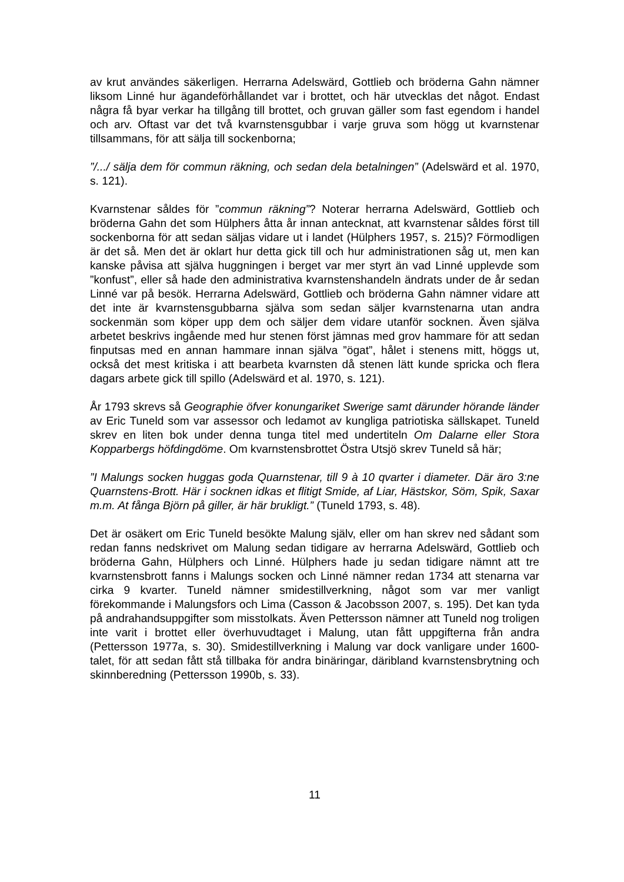av krut användes säkerligen. Herrarna Adelswärd, Gottlieb och bröderna Gahn nämner liksom Linné hur ägandeförhållandet var i brottet, och här utvecklas det något. Endast några få byar verkar ha tillgång till brottet, och gruvan gäller som fast egendom i handel och arv. Oftast var det två kvarnstensgubbar i varje gruva som högg ut kvarnstenar tillsammans, för att sälja till sockenborna;
”/.../ sälja dem för commun räkning, och sedan dela betalningen” (Adelswärd et al. 1970, s. 121).
Kvarnstenar såldes för ”commun räkning”? Noterar herrarna Adelswärd, Gottlieb och bröderna Gahn det som Hülphers åtta år innan antecknat, att kvarnstenar såldes först till sockenborna för att sedan säljas vidare ut i landet (Hülphers 1957, s. 215)? Förmodligen är det så. Men det är oklart hur detta gick till och hur administrationen såg ut, men kan kanske påvisa att själva huggningen i berget var mer styrt än vad Linné upplevde som ”konfust”, eller så hade den administrativa kvarnstenshandeln ändrats under de år sedan Linné var på besök. Herrarna Adelswärd, Gottlieb och bröderna Gahn nämner vidare att det inte är kvarnstensgubbarna själva som sedan säljer kvarnstenarna utan andra sockenmän som köper upp dem och säljer dem vidare utanför socknen. Även själva arbetet beskrivs ingående med hur stenen först jämnas med grov hammare för att sedan finputsas med en annan hammare innan själva ”ögat”, hålet i stenens mitt, höggs ut, också det mest kritiska i att bearbeta kvarnsten då stenen lätt kunde spricka och flera dagars arbete gick till spillo (Adelswärd et al. 1970, s. 121).
År 1793 skrevs så Geographie öfver konungariket Swerige samt därunder hörande länder av Eric Tuneld som var assessor och ledamot av kungliga patriotiska sällskapet. Tuneld skrev en liten bok under denna tunga titel med undertiteln Om Dalarne eller Stora Kopparbergs höfdingdöme. Om kvarnstensbrottet Östra Utsjö skrev Tuneld så här;
”I Malungs socken huggas goda Quarnstenar, till 9 à 10 qvarter i diameter. Där äro 3:ne Quarnstens-Brott. Här i socknen idkas et flitigt Smide, af Liar, Hästskor, Söm, Spik, Saxar m.m. At fånga Björn på giller, är här brukligt.” (Tuneld 1793, s. 48).
Det är osäkert om Eric Tuneld besökte Malung själv, eller om han skrev ned sådant som redan fanns nedskrivet om Malung sedan tidigare av herrarna Adelswärd, Gottlieb och bröderna Gahn, Hülphers och Linné. Hülphers hade ju sedan tidigare nämnt att tre kvarnstensbrott fanns i Malungs socken och Linné nämner redan 1734 att stenarna var cirka 9 kvarter. Tuneld nämner smidestillverkning, något som var mer vanligt förekommande i Malungsfors och Lima (Casson & Jacobsson 2007, s. 195). Det kan tyda på andrahandsuppgifter som misstolkats. Även Pettersson nämner att Tuneld nog troligen inte varit i brottet eller överhuvudtaget i Malung, utan fått uppgifterna från andra (Pettersson 1977a, s. 30). Smidestillverkning i Malung var dock vanligare under 1600-talet, för att sedan fått stå tillbaka för andra binäringar, däribland kvarnstensbrytning och skinnberedning (Pettersson 1990b, s. 33).
11